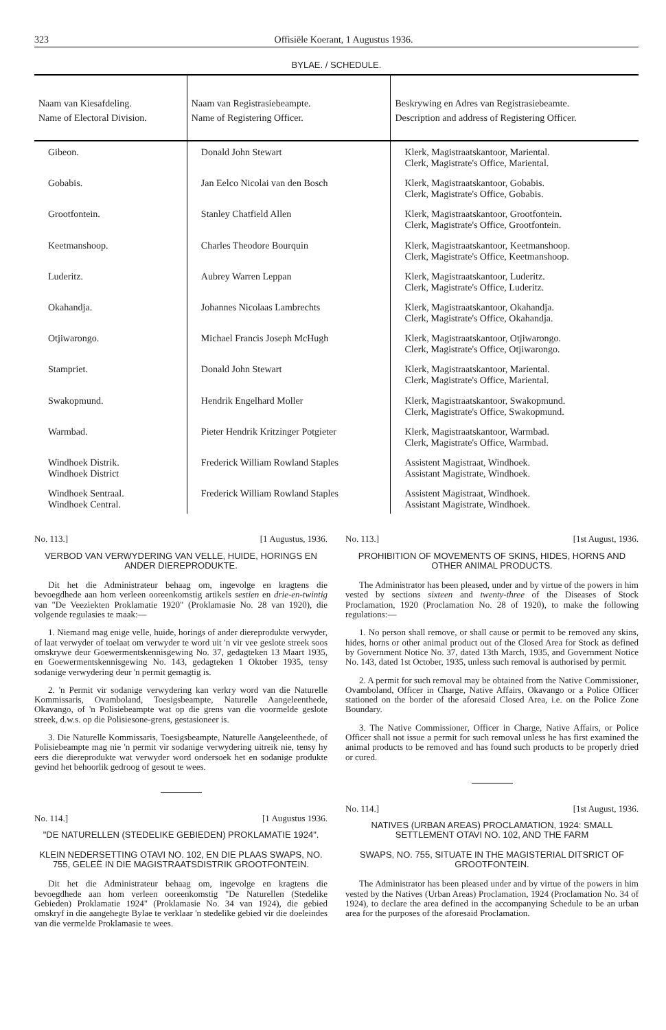323 Offisiële Koerant, 1 Augustus 1936.
BYLAE. / SCHEDULE.
| Naam van Kiesafdeling. Name of Electoral Division. | Naam van Registrasiebeampte. Name of Registering Officer. | Beskrywing en Adres van Registrasiebeamte. Description and address of Registering Officer. |
| --- | --- | --- |
| Gibeon. | Donald John Stewart | Klerk, Magistraatskantoor, Mariental. Clerk, Magistrate's Office, Mariental. |
| Gobabis. | Jan Eelco Nicolai van den Bosch | Klerk, Magistraatskantoor, Gobabis. Clerk, Magistrate's Office, Gobabis. |
| Grootfontein. | Stanley Chatfield Allen | Klerk, Magistraatskantoor, Grootfontein. Clerk, Magistrate's Office, Grootfontein. |
| Keetmanshoop. | Charles Theodore Bourquin | Klerk, Magistraatskantoor, Keetmanshoop. Clerk, Magistrate's Office, Keetmanshoop. |
| Luderitz. | Aubrey Warren Leppan | Klerk, Magistraatskantoor, Luderitz. Clerk, Magistrate's Office, Luderitz. |
| Okahandja. | Johannes Nicolaas Lambrechts | Klerk, Magistraatskantoor, Okahandja. Clerk, Magistrate's Office, Okahandja. |
| Otjiwarongo. | Michael Francis Joseph McHugh | Klerk, Magistraatskantoor, Otjiwarongo. Clerk, Magistrate's Office, Otjiwarongo. |
| Stampriet. | Donald John Stewart | Klerk, Magistraatskantoor, Mariental. Clerk, Magistrate's Office, Mariental. |
| Swakopmund. | Hendrik Engelhard Moller | Klerk, Magistraatskantoor, Swakopmund. Clerk, Magistrate's Office, Swakopmund. |
| Warmbad. | Pieter Hendrik Kritzinger Potgieter | Klerk, Magistraatskantoor, Warmbad. Clerk, Magistrate's Office, Warmbad. |
| Windhoek Distrik. Windhoek District | Frederick William Rowland Staples | Assistent Magistraat, Windhoek. Assistant Magistrate, Windhoek. |
| Windhoek Sentraal. Windhoek Central. | Frederick William Rowland Staples | Assistent Magistraat, Windhoek. Assistant Magistrate, Windhoek. |
No. 113.] [1 Augustus, 1936.
VERBOD VAN VERWYDERING VAN VELLE, HUIDE, HORINGS EN ANDER DIEREPRODUKTE.
Dit het die Administrateur behaag om, ingevolge en kragtens die bevoegdhede aan hom verleen ooreenkomstig artikels sestien en drie-en-twintig van "De Veeziekten Proklamatie 1920" (Proklamasie No. 28 van 1920), die volgende regulasies te maak:—
1. Niemand mag enige velle, huide, horings of ander diereprodukte verwyder, of laat verwyder of toelaat om verwyder te word uit 'n vir vee geslote streek soos omskrywe deur Goewermentskennisgewing No. 37, gedagteken 13 Maart 1935, en Goewermentskennisgewing No. 143, gedagteken 1 Oktober 1935, tensy sodanige verwydering deur 'n permit gemagtig is.
2. 'n Permit vir sodanige verwydering kan verkry word van die Naturelle Kommissaris, Ovamboland, Toesigsbeampte, Naturelle Aangeleenthede, Okavango, of 'n Polisiebeampte wat op die grens van die voormelde geslote streek, d.w.s. op die Polisiesone-grens, gestasioneer is.
3. Die Naturelle Kommissaris, Toesigsbeampte, Naturelle Aangeleenthede, of Polisiebeampte mag nie 'n permit vir sodanige verwydering uitreik nie, tensy hy eers die diereprodukte wat verwyder word ondersoek het en sodanige produkte gevind het behoorlik gedroog of gesout te wees.
No. 114.] [1 Augustus 1936.
"DE NATURELLEN (STEDELIKE GEBIEDEN) PROKLAMATIE 1924".
KLEIN NEDERSETTING OTAVI NO. 102, EN DIE PLAAS SWAPS, NO. 755, GELEË IN DIE MAGISTRAATSDISTRIK GROOTFONTEIN.
Dit het die Administrateur behaag om, ingevolge en kragtens die bevoegdhede aan hom verleen ooreenkomstig "De Naturellen (Stedelike Gebieden) Proklamatie 1924" (Proklamasie No. 34 van 1924), die gebied omskryf in die aangehegte Bylae te verklaar 'n stedelike gebied vir die doeleindes van die vermelde Proklamasie te wees.
No. 113.] [1st August, 1936.
PROHIBITION OF MOVEMENTS OF SKINS, HIDES, HORNS AND OTHER ANIMAL PRODUCTS.
The Administrator has been pleased, under and by virtue of the powers in him vested by sections sixteen and twenty-three of the Diseases of Stock Proclamation, 1920 (Proclamation No. 28 of 1920), to make the following regulations:—
1. No person shall remove, or shall cause or permit to be removed any skins, hides, horns or other animal product out of the Closed Area for Stock as defined by Government Notice No. 37, dated 13th March, 1935, and Government Notice No. 143, dated 1st October, 1935, unless such removal is authorised by permit.
2. A permit for such removal may be obtained from the Native Commissioner, Ovamboland, Officer in Charge, Native Affairs, Okavango or a Police Officer stationed on the border of the aforesaid Closed Area, i.e. on the Police Zone Boundary.
3. The Native Commissioner, Officer in Charge, Native Affairs, or Police Officer shall not issue a permit for such removal unless he has first examined the animal products to be removed and has found such products to be properly dried or cured.
No. 114.] [1st August, 1936.
NATIVES (URBAN AREAS) PROCLAMATION, 1924: SMALL SETTLEMENT OTAVI NO. 102, AND THE FARM
SWAPS, NO. 755, SITUATE IN THE MAGISTERIAL DITSRICT OF GROOTFONTEIN.
The Administrator has been pleased under and by virtue of the powers in him vested by the Natives (Urban Areas) Proclamation, 1924 (Proclamation No. 34 of 1924), to declare the area defined in the accompanying Schedule to be an urban area for the purposes of the aforesaid Proclamation.